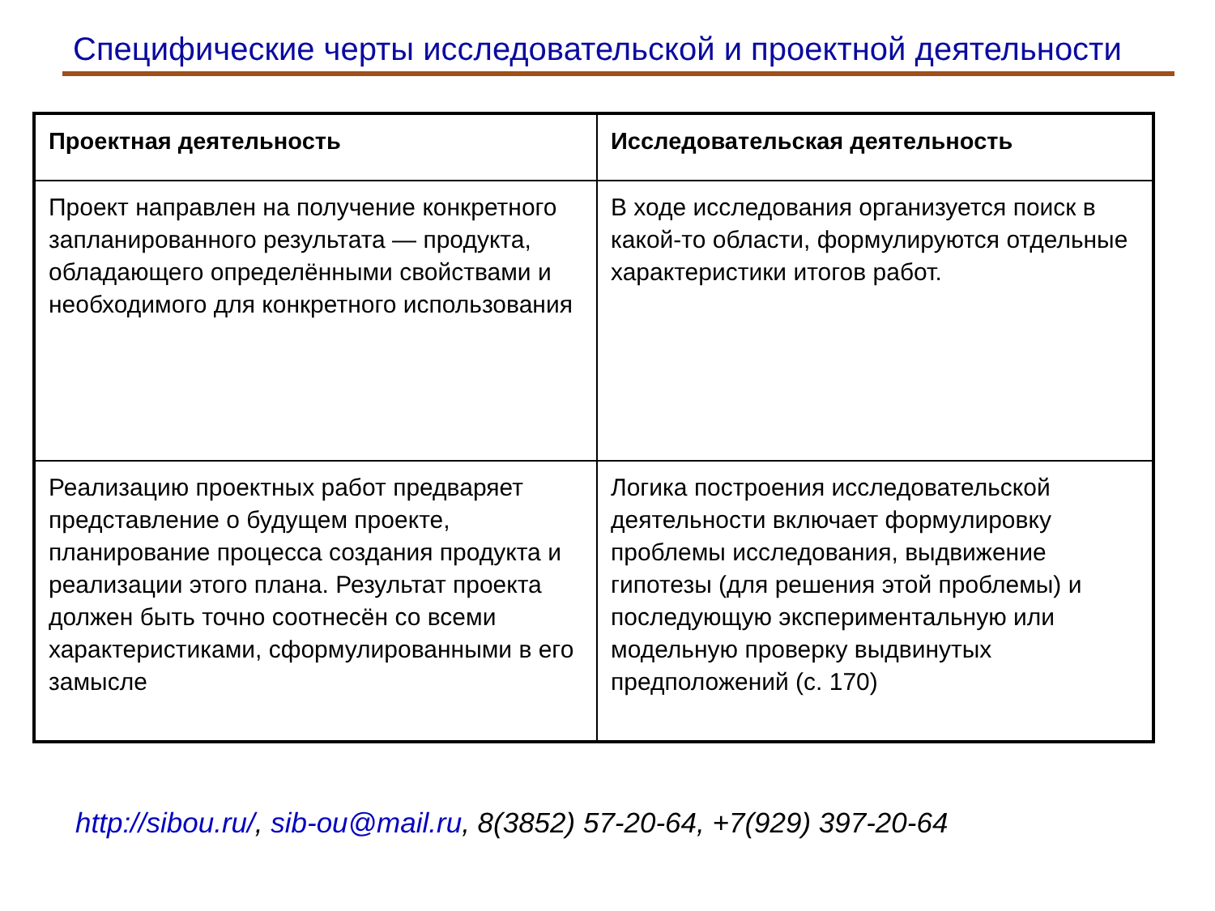Специфические черты исследовательской и проектной деятельности
| Проектная деятельность | Исследовательская деятельность |
| --- | --- |
| Проект направлен на получение конкретного запланированного результата — продукта, обладающего определёнными свойствами и необходимого для конкретного использования | В ходе исследования организуется поиск в какой-то области, формулируются отдельные характеристики итогов работ. |
| Реализацию проектных работ предваряет представление о будущем проекте, планирование процесса создания продукта и реализации этого плана. Результат проекта должен быть точно соотнесён со всеми характеристиками, сформулированными в его замысле | Логика построения исследовательской деятельности включает формулировку проблемы исследования, выдвижение гипотезы (для решения этой проблемы) и последующую экспериментальную или модельную проверку выдвинутых предположений (с. 170) |
http://sibou.ru/, sib-ou@mail.ru, 8(3852) 57-20-64, +7(929) 397-20-64